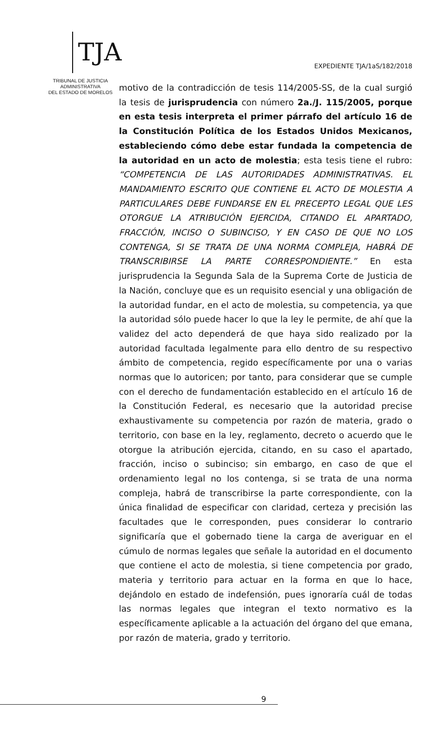TJA
TRIBUNAL DE JUSTICIA ADMINISTRATIVA
DEL ESTADO DE MORELOS
EXPEDIENTE TJA/1aS/182/2018
motivo de la contradicción de tesis 114/2005-SS, de la cual surgió la tesis de jurisprudencia con número 2a./J. 115/2005, porque en esta tesis interpreta el primer párrafo del artículo 16 de la Constitución Política de los Estados Unidos Mexicanos, estableciendo cómo debe estar fundada la competencia de la autoridad en un acto de molestia; esta tesis tiene el rubro: “COMPETENCIA DE LAS AUTORIDADES ADMINISTRATIVAS. EL MANDAMIENTO ESCRITO QUE CONTIENE EL ACTO DE MOLESTIA A PARTICULARES DEBE FUNDARSE EN EL PRECEPTO LEGAL QUE LES OTORGUE LA ATRIBUCIÓN EJERCIDA, CITANDO EL APARTADO, FRACCIÓN, INCISO O SUBINCISO, Y EN CASO DE QUE NO LOS CONTENGA, SI SE TRATA DE UNA NORMA COMPLEJA, HABRÁ DE TRANSCRIBIRSE LA PARTE CORRESPONDIENTE.” En esta jurisprudencia la Segunda Sala de la Suprema Corte de Justicia de la Nación, concluye que es un requisito esencial y una obligación de la autoridad fundar, en el acto de molestia, su competencia, ya que la autoridad sólo puede hacer lo que la ley le permite, de ahí que la validez del acto dependerá de que haya sido realizado por la autoridad facultada legalmente para ello dentro de su respectivo ámbito de competencia, regido específicamente por una o varias normas que lo autoricen; por tanto, para considerar que se cumple con el derecho de fundamentación establecido en el artículo 16 de la Constitución Federal, es necesario que la autoridad precise exhaustivamente su competencia por razón de materia, grado o territorio, con base en la ley, reglamento, decreto o acuerdo que le otorgue la atribución ejercida, citando, en su caso el apartado, fracción, inciso o subinciso; sin embargo, en caso de que el ordenamiento legal no los contenga, si se trata de una norma compleja, habrá de transcribirse la parte correspondiente, con la única finalidad de especificar con claridad, certeza y precisión las facultades que le corresponden, pues considerar lo contrario significaría que el gobernado tiene la carga de averiguar en el cúmulo de normas legales que señale la autoridad en el documento que contiene el acto de molestia, si tiene competencia por grado, materia y territorio para actuar en la forma en que lo hace, dejándolo en estado de indefensión, pues ignoraría cuál de todas las normas legales que integran el texto normativo es la específicamente aplicable a la actuación del órgano del que emana, por razón de materia, grado y territorio.
9